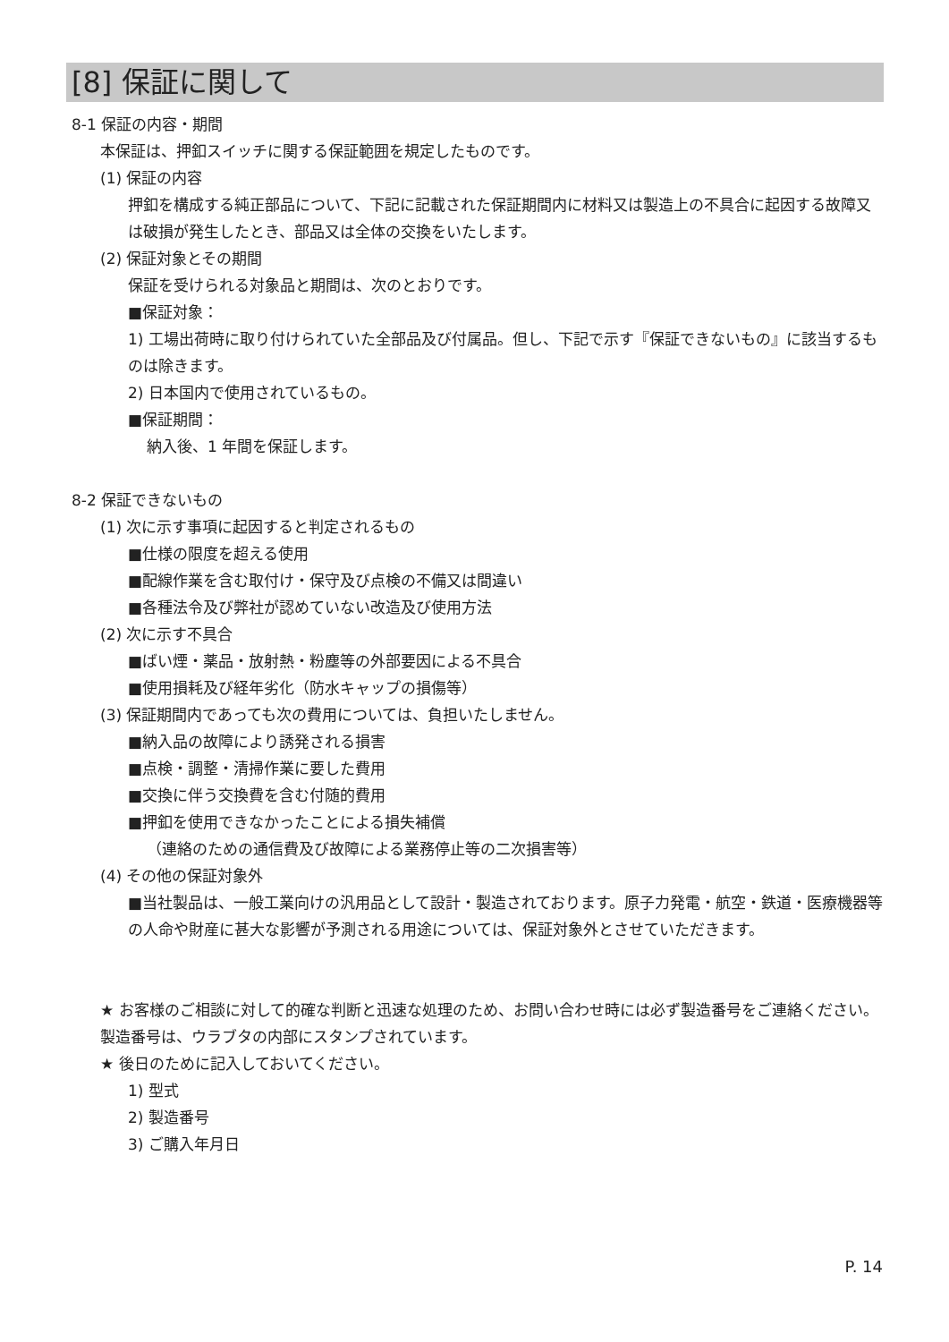[8] 保証に関して
8-1 保証の内容・期間
本保証は、押釦スイッチに関する保証範囲を規定したものです。
(1) 保証の内容
押釦を構成する純正部品について、下記に記載された保証期間内に材料又は製造上の不具合に起因する故障又は破損が発生したとき、部品又は全体の交換をいたします。
(2) 保証対象とその期間
保証を受けられる対象品と期間は、次のとおりです。
■保証対象：
1) 工場出荷時に取り付けられていた全部品及び付属品。但し、下記で示す『保証できないもの』に該当するものは除きます。
2) 日本国内で使用されているもの。
■保証期間：
納入後、1 年間を保証します。
8-2 保証できないもの
(1) 次に示す事項に起因すると判定されるもの
■仕様の限度を超える使用
■配線作業を含む取付け・保守及び点検の不備又は間違い
■各種法令及び弊社が認めていない改造及び使用方法
(2) 次に示す不具合
■ばい煙・薬品・放射熱・粉塵等の外部要因による不具合
■使用損耗及び経年劣化（防水キャップの損傷等）
(3) 保証期間内であっても次の費用については、負担いたしません。
■納入品の故障により誘発される損害
■点検・調整・清掃作業に要した費用
■交換に伴う交換費を含む付随的費用
■押釦を使用できなかったことによる損失補償
（連絡のための通信費及び故障による業務停止等の二次損害等）
(4) その他の保証対象外
■当社製品は、一般工業向けの汎用品として設計・製造されております。原子力発電・航空・鉄道・医療機器等の人命や財産に甚大な影響が予測される用途については、保証対象外とさせていただきます。
★ お客様のご相談に対して的確な判断と迅速な処理のため、お問い合わせ時には必ず製造番号をご連絡ください。製造番号は、ウラブタの内部にスタンプされています。
★ 後日のために記入しておいてください。
1) 型式
2) 製造番号
3) ご購入年月日
P. 14